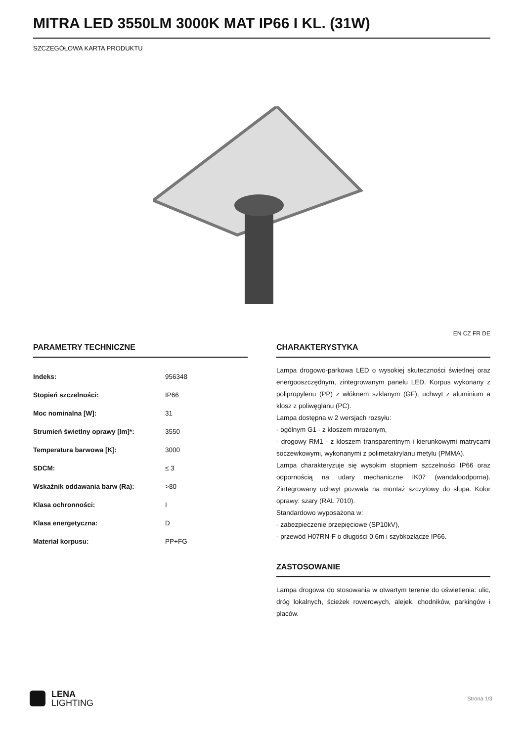MITRA LED 3550LM 3000K MAT IP66 I KL. (31W)
SZCZEGÓŁOWA KARTA PRODUKTU
EN CZ FR DE
PARAMETRY TECHNICZNE
| Indeks: | 956348 |
| Stopień szczelności: | IP66 |
| Moc nominalna [W]: | 31 |
| Strumień świetlny oprawy [lm]*: | 3550 |
| Temperatura barwowa [K]: | 3000 |
| SDCM: | ≤ 3 |
| Wskaźnik oddawania barw (Ra): | >80 |
| Klasa ochronności: | I |
| Klasa energetyczna: | D |
| Materiał korpusu: | PP+FG |
CHARAKTERYSTYKA
Lampa drogowo-parkowa LED o wysokiej skuteczności świetlnej oraz energooszczędnym, zintegrowanym panelu LED. Korpus wykonany z polipropylenu (PP) z włóknem szklanym (GF), uchwyt z aluminium a klosz z poliwęglanu (PC).
Lampa dostępna w 2 wersjach rozsyłu:
- ogólnym G1 - z kloszem mrożonym,
- drogowy RM1 - z kloszem transparentnym i kierunkowymi matrycami soczewkowymi, wykonanymi z polimetakrylanu metylu (PMMA).
Lampa charakteryzuje się wysokim stopniem szczelności IP66 oraz odpornością na udary mechaniczne IK07 (wandaloodporna). Zintegrowany uchwyt pozwala na montaż szczytowy do słupa. Kolor oprawy: szary (RAL 7010).
Standardowo wyposażona w:
- zabezpieczenie przepięciowe (SP10kV),
- przewód H07RN-F o długości 0.6m i szybkozłącze IP66.
ZASTOSOWANIE
Lampa drogowa do stosowania w otwartym terenie do oświetlenia: ulic, dróg lokalnych, ścieżek rowerowych, alejek, chodników, parkingów i placów.
LENA
LIGHTING
Strona 1/3